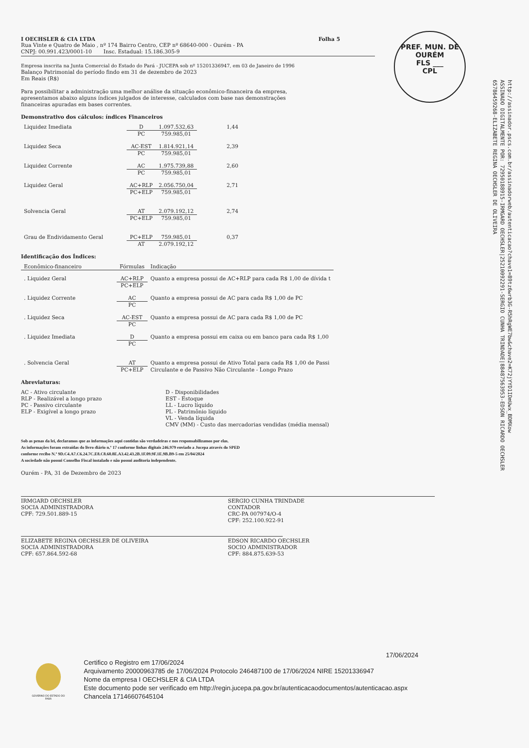PREF. MUN. DE OURÉM
FLS ___
CPL
http://assinador.pscs.com.br/assinadorweb/autenticacao?chave1=89tz6wrb3G-R5hRgWE7bw&chave2=K72jYYD1IDmUwx_BDMXow
ASSINADO DIGITALMENTE POR: 72950188915-IRMGARD OECHSLER|25210092291-SERGIO CUNHA TRINDADE|88487563953-EDSON RICARDO OECHSLER
65786459268-ELIZABETE REGINA OECHSLER DE OLIVEIRA
I OECHSLER & CIA LTDA Folha 5
Rua Vinte e Quatro de Maio , nº 174 Bairro Centro, CEP nº 68640-000 - Ourém - PA
CNPJ: 00.991.423/0001-10 Insc. Estadual: 15.186.305-9
Empresa inscrita na Junta Comercial do Estado do Pará - JUCEPA sob nº 15201336947, em 03 de Janeiro de 1996
Balanço Patrimonial do período findo em 31 de dezembro de 2023
Em Reais (R$)
Para possibilitar a administração uma melhor análise da situação econômico-financeira da empresa,
apresentamos abaixo alguns índices julgados de interesse, calculados com base nas demonstrações
financeiras apuradas em bases correntes.
Demonstrativo dos cálculos: índices Financeiros
| Liquidez Imediata | D | 1.097.532,63 | 1,44 |
| | PC | 759.985,01 | |
| Liquidez Seca | AC-EST | 1.814.921,14 | 2,39 |
| | PC | 759.985,01 | |
| Liquidez Corrente | AC | 1.975.739,88 | 2,60 |
| | PC | 759.985,01 | |
| Liquidez Geral | AC+RLP | 2.056.750,04 | 2,71 |
| | PC+ELP | 759.985,01 | |
| Solvencia Geral | AT | 2.079.192,12 | 2,74 |
| | PC+ELP | 759.985,01 | |
| Grau de Endividamento Geral | PC+ELP | 759.985,01 | 0,37 |
| | AT | 2.079.192,12 | |
Identificação dos Índices:
| Econômico-financeiro | Fórmulas | Indicação |
| . Liquidez Geral | AC+RLP | Quanto a empresa possui de AC+RLP para cada R$ 1,00 de dívida t |
| | PC+ELP | |
| . Liquidez Corrente | AC | Quanto a empresa possui de AC para cada R$ 1,00 de PC |
| | PC | |
| . Liquidez Seca | AC-EST | Quanto a empresa possui de AC para cada R$ 1,00 de PC |
| | PC | |
| . Liquidez Imediata | D | Quanto a empresa possui em caixa ou em banco para cada R$ 1,00 |
| | PC | |
| . Solvencia Geral | AT | Quanto a empresa possui de Ativo Total para cada R$ 1,00 de Passi |
| | PC+ELP | Circulante e de Passivo Não Circulante - Longo Prazo |
Abreviaturas:
AC - Ativo circulante
RLP - Realizável a longo prazo
PC - Passivo circulante
ELP - Exigível a longo prazo
D - Disponibilidades
EST - Estoque
LL - Lucro líquido
PL - Patrimônio líquido
VL - Venda líquida
CMV (MM) - Custo das mercadorias vendidas (média mensal)
Sob as penas da lei, declaramos que as informações aqui contidas são verdadeiras e nos responsabilizamos por elas.
As informações foram extraídas do livro diário n.º 17 conforme linhas digitais 246.979 enviado a Jucepa através do SPED
conforme recibo N.º 9D.C4.A7.C6.24.7C.E8.C8.60.8E.A3.42.43.2B.1F.09.9F.1E.9B.B9-5 em 25/04/2024
A sociedade não possui Conselho Fiscal instalado e não possui auditoria independente.
Ourém - PA, 31 de Dezembro de 2023
IRMGARD OECHSLER
SOCIA ADMINISTRADORA
CPF: 729.501.889-15
SERGIO CUNHA TRINDADE
CONTADOR
CRC-PA 007974/O-4
CPF: 252.100.922-91
ELIZABETE REGINA OECHSLER DE OLIVEIRA
SOCIA ADMINISTRADORA
CPF: 657.864.592-68
EDSON RICARDO OECHSLER
SOCIO ADMINISTRADOR
CPF: 884.875.639-53
GOVERNO DO ESTADO DO PARÁ
17/06/2024
Certifico o Registro em 17/06/2024
Arquivamento 20000963785 de 17/06/2024 Protocolo 246487100 de 17/06/2024 NIRE 15201336947
Nome da empresa I OECHSLER & CIA LTDA
Este documento pode ser verificado em http://regin.jucepa.pa.gov.br/autenticacaodocumentos/autenticacao.aspx
Chancela 17146607645104